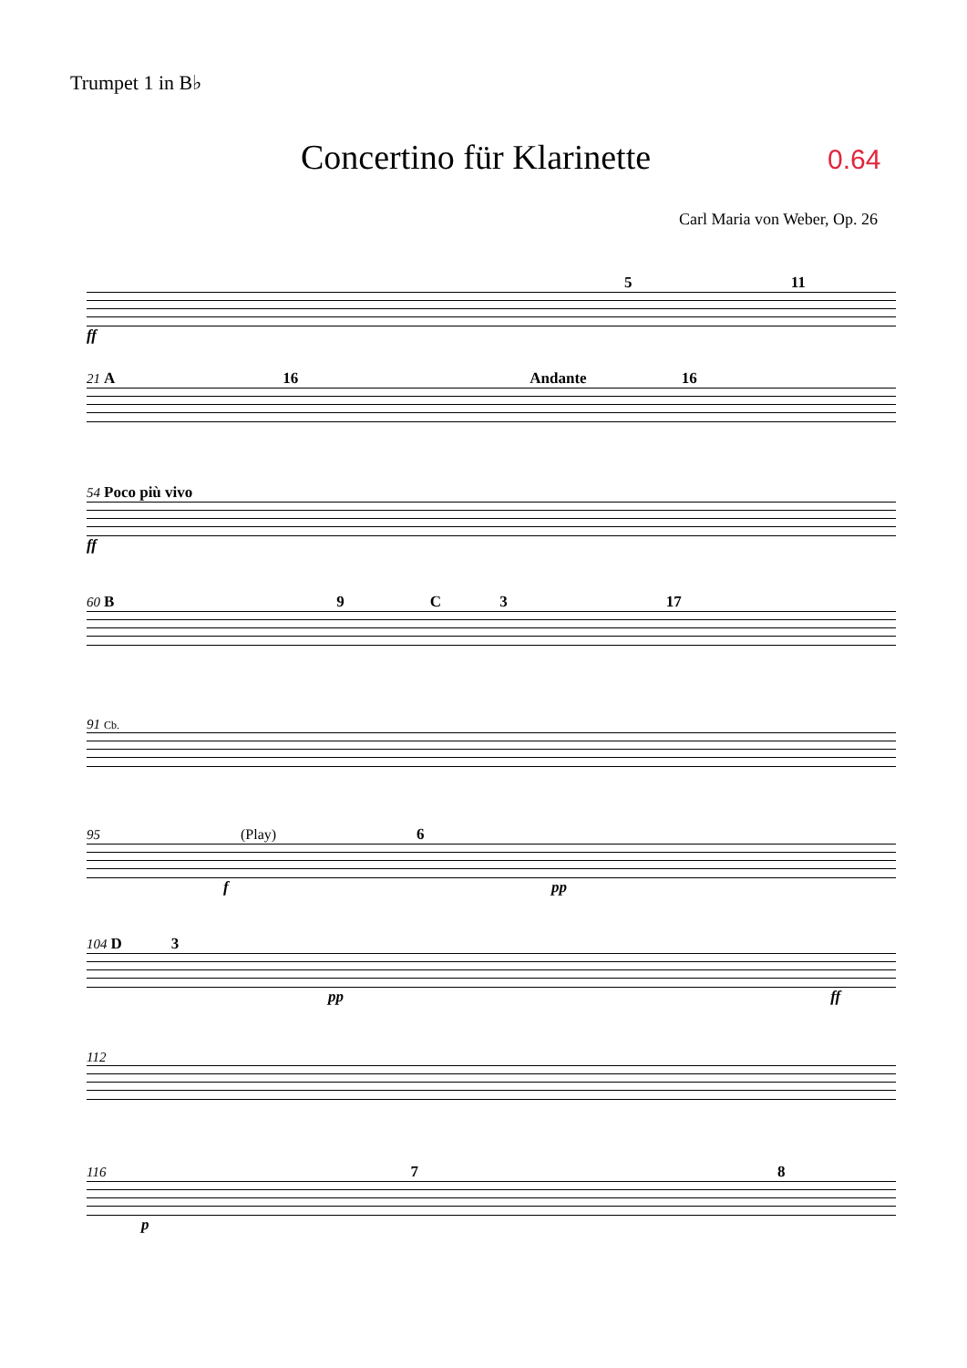Trumpet 1 in B♭
Concertino für Klarinette 0.64
Carl Maria von Weber, Op. 26
5 11
ff
21 A 16 Andante 16
54 Poco più vivo
ff
60 B 9 C 3 17
91 Cb.
95 (Play) 6
f pp
104 D 3
pp ff
112
116 7 8
p